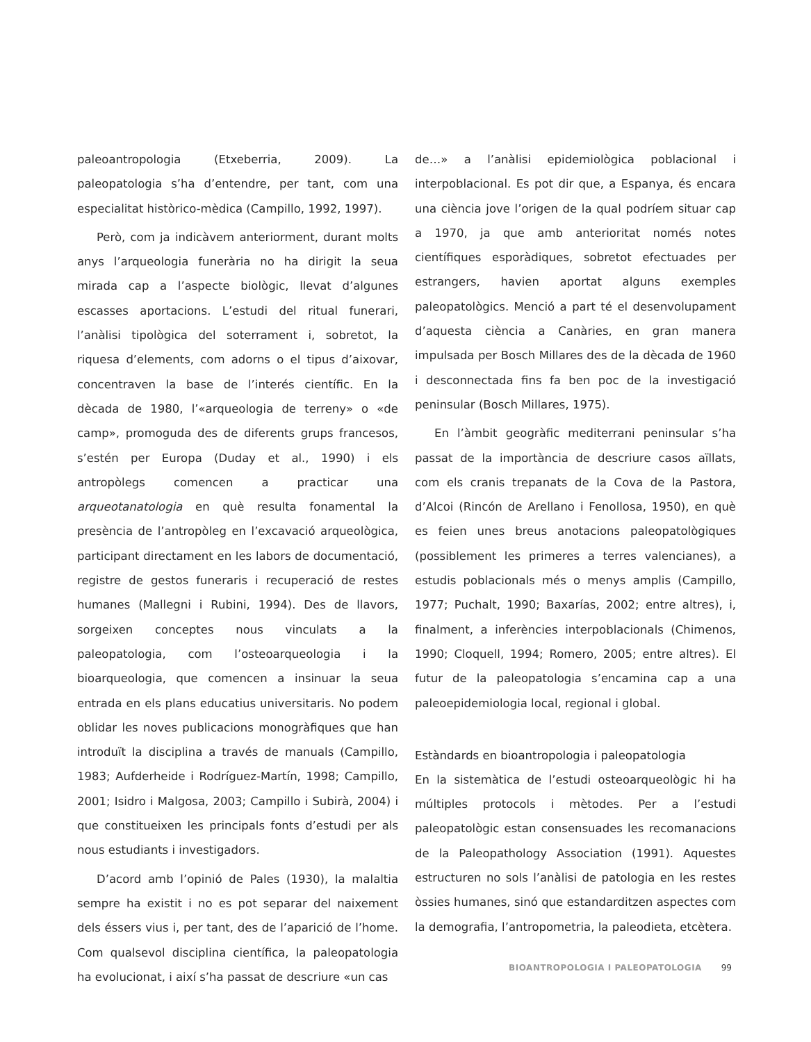paleoantropologia (Etxeberria, 2009). La paleopatologia s’ha d’entendre, per tant, com una especialitat històrico-mèdica (Campillo, 1992, 1997).
Però, com ja indicàvem anteriorment, durant molts anys l’arqueologia funerària no ha dirigit la seua mirada cap a l’aspecte biològic, llevat d’algunes escasses aportacions. L’estudi del ritual funerari, l’anàlisi tipològica del soterrament i, sobretot, la riquesa d’elements, com adorns o el tipus d’aixovar, concentraven la base de l’interés científic. En la dècada de 1980, l’«arqueologia de terreny» o «de camp», promoguda des de diferents grups francesos, s’estén per Europa (Duday et al., 1990) i els antropòlegs comencen a practicar una arqueotanatologia en què resulta fonamental la presència de l’antropòleg en l’excavació arqueològica, participant directament en les labors de documentació, registre de gestos funeraris i recuperació de restes humanes (Mallegni i Rubini, 1994). Des de llavors, sorgeixen conceptes nous vinculats a la paleopatologia, com l’osteoarqueologia i la bioarqueologia, que comencen a insinuar la seua entrada en els plans educatius universitaris. No podem oblidar les noves publicacions monogràfiques que han introduït la disciplina a través de manuals (Campillo, 1983; Aufderheide i Rodríguez-Martín, 1998; Campillo, 2001; Isidro i Malgosa, 2003; Campillo i Subirà, 2004) i que constitueixen les principals fonts d’estudi per als nous estudiants i investigadors.
D’acord amb l’opinió de Pales (1930), la malaltia sempre ha existit i no es pot separar del naixement dels éssers vius i, per tant, des de l’aparició de l’home. Com qualsevol disciplina científica, la paleopatologia ha evolucionat, i així s’ha passat de descriure «un cas
de…» a l’anàlisi epidemiològica poblacional i interpoblacional. Es pot dir que, a Espanya, és encara una ciència jove l’origen de la qual podríem situar cap a 1970, ja que amb anterioritat només notes científiques esporàdiques, sobretot efectuades per estrangers, havien aportat alguns exemples paleopatològics. Menció a part té el desenvolupament d’aquesta ciència a Canàries, en gran manera impulsada per Bosch Millares des de la dècada de 1960 i desconnectada fins fa ben poc de la investigació peninsular (Bosch Millares, 1975).
En l’àmbit geogràfic mediterrani peninsular s’ha passat de la importància de descriure casos aïllats, com els cranis trepanats de la Cova de la Pastora, d’Alcoi (Rincón de Arellano i Fenollosa, 1950), en què es feien unes breus anotacions paleopatològiques (possiblement les primeres a terres valencianes), a estudis poblacionals més o menys amplis (Campillo, 1977; Puchalt, 1990; Baxarías, 2002; entre altres), i, finalment, a inferències interpoblacionals (Chimenos, 1990; Cloquell, 1994; Romero, 2005; entre altres). El futur de la paleopatologia s’encamina cap a una paleoepidemiologia local, regional i global.
Estàndards en bioantropologia i paleopatologia
En la sistemàtica de l’estudi osteoarqueològic hi ha múltiples protocols i mètodes. Per a l’estudi paleopatològic estan consensuades les recomanacions de la Paleopathology Association (1991). Aquestes estructuren no sols l’anàlisi de patologia en les restes òssies humanes, sinó que estandarditzen aspectes com la demografia, l’antropometria, la paleodieta, etcètera.
BIOANTROPOLOGIA I PALEOPATOLOGIA 99